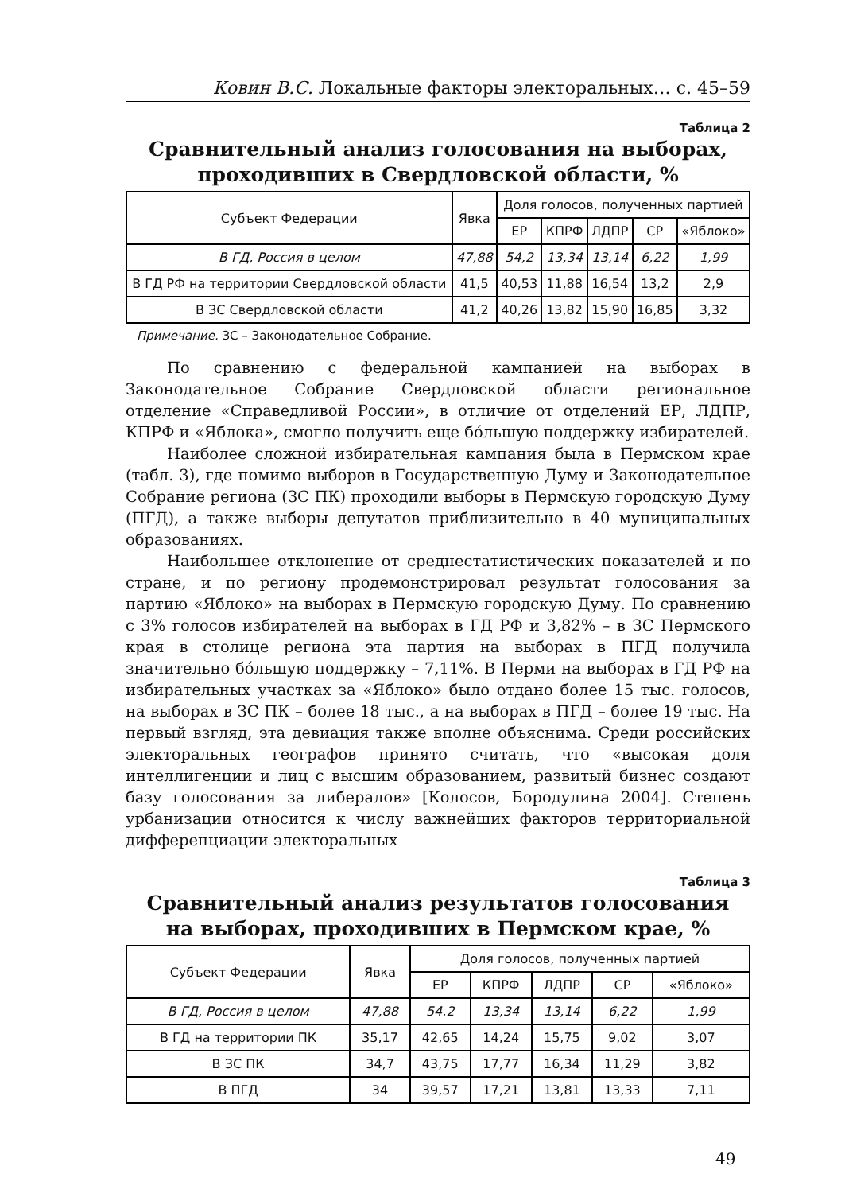Ковин В.С. Локальные факторы электоральных… с. 45–59
Таблица 2
Сравнительный анализ голосования на выборах,
проходивших в Свердловской области, %
| Субъект Федерации | Явка | Доля голосов, полученных партией | | | | |
| --- | --- | --- | --- | --- | --- | --- |
| | | ЕР | КПРФ | ЛДПР | СР | «Яблоко» |
| В ГД, Россия в целом | 47,88 | 54,2 | 13,34 | 13,14 | 6,22 | 1,99 |
| В ГД РФ на территории Свердловской области | 41,5 | 40,53 | 11,88 | 16,54 | 13,2 | 2,9 |
| В ЗС Свердловской области | 41,2 | 40,26 | 13,82 | 15,90 | 16,85 | 3,32 |
Примечание. ЗС – Законодательное Собрание.
По сравнению с федеральной кампанией на выборах в Законодательное Собрание Свердловской области региональное отделение «Справедливой России», в отличие от отделений ЕР, ЛДПР, КПРФ и «Яблока», смогло получить еще бóльшую поддержку избирателей.
Наиболее сложной избирательная кампания была в Пермском крае (табл. 3), где помимо выборов в Государственную Думу и Законодательное Собрание региона (ЗС ПК) проходили выборы в Пермскую городскую Думу (ПГД), а также выборы депутатов приблизительно в 40 муниципальных образованиях.
Наибольшее отклонение от среднестатистических показателей и по стране, и по региону продемонстрировал результат голосования за партию «Яблоко» на выборах в Пермскую городскую Думу. По сравнению с 3% голосов избирателей на выборах в ГД РФ и 3,82% – в ЗС Пермского края в столице региона эта партия на выборах в ПГД получила значительно бóльшую поддержку – 7,11%. В Перми на выборах в ГД РФ на избирательных участках за «Яблоко» было отдано более 15 тыс. голосов, на выборах в ЗС ПК – более 18 тыс., а на выборах в ПГД – более 19 тыс. На первый взгляд, эта девиация также вполне объяснима. Среди российских электоральных географов принято считать, что «высокая доля интеллигенции и лиц с высшим образованием, развитый бизнес создают базу голосования за либералов» [Колосов, Бородулина 2004]. Степень урбанизации относится к числу важнейших факторов территориальной дифференциации электоральных
Таблица 3
Сравнительный анализ результатов голосования
на выборах, проходивших в Пермском крае, %
| Субъект Федерации | Явка | Доля голосов, полученных партией | | | | |
| --- | --- | --- | --- | --- | --- | --- |
| | | ЕР | КПРФ | ЛДПР | СР | «Яблоко» |
| В ГД, Россия в целом | 47,88 | 54.2 | 13,34 | 13,14 | 6,22 | 1,99 |
| В ГД на территории ПК | 35,17 | 42,65 | 14,24 | 15,75 | 9,02 | 3,07 |
| В ЗС ПК | 34,7 | 43,75 | 17,77 | 16,34 | 11,29 | 3,82 |
| В ПГД | 34 | 39,57 | 17,21 | 13,81 | 13,33 | 7,11 |
49